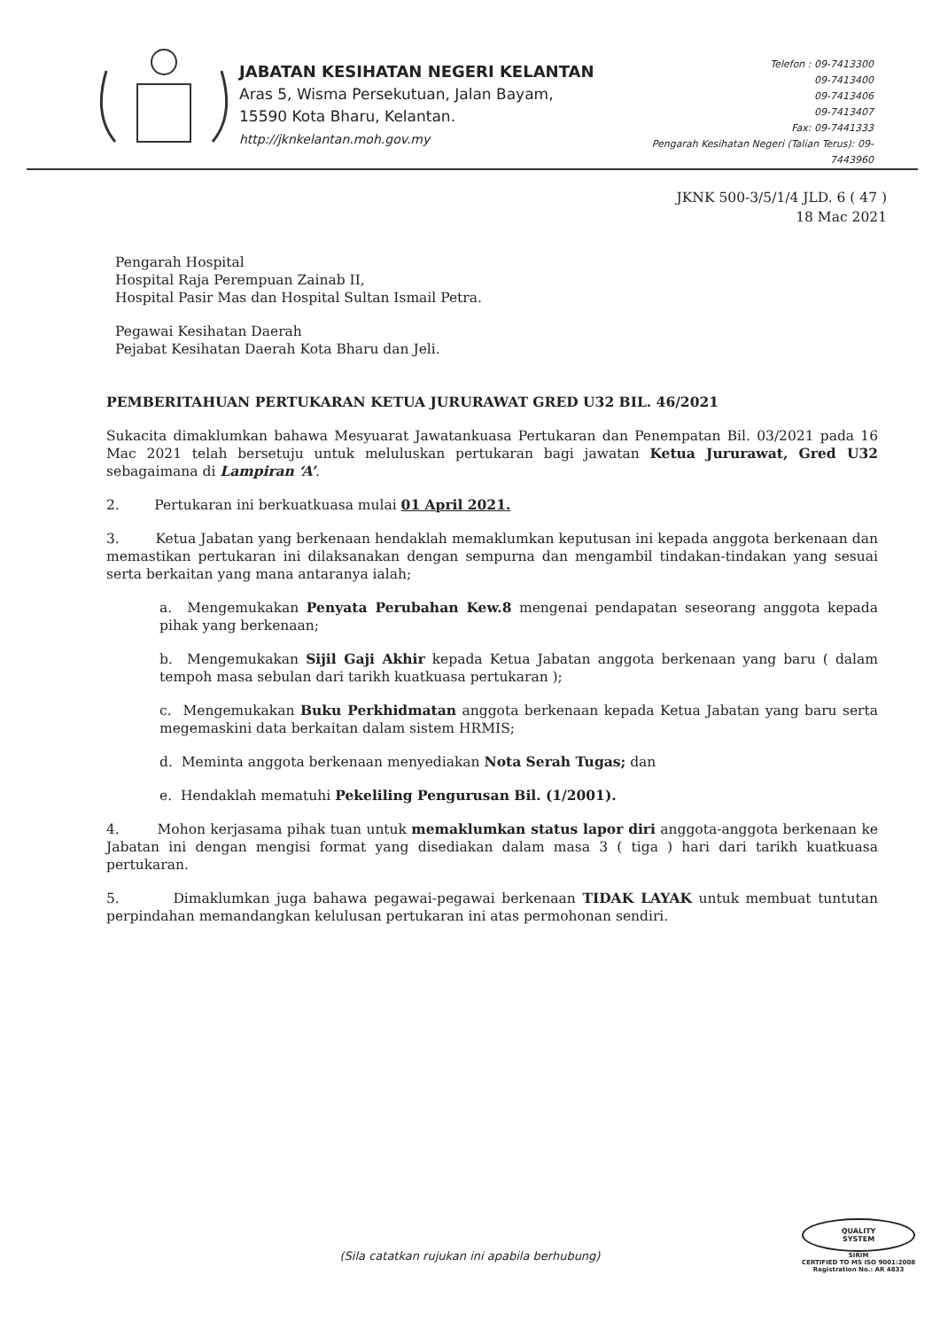JABATAN KESIHATAN NEGERI KELANTAN
Aras 5, Wisma Persekutuan, Jalan Bayam,
15590 Kota Bharu, Kelantan.
http://jknkelantan.moh.gov.my
Telefon : 09-7413300
09-7413400
09-7413406
09-7413407
Fax: 09-7441333
Pengarah Kesihatan Negeri (Talian Terus): 09-7443960
JKNK 500-3/5/1/4 JLD. 6 ( 47 )
18 Mac 2021
Pengarah Hospital
Hospital Raja Perempuan Zainab II,
Hospital Pasir Mas dan Hospital Sultan Ismail Petra.
Pegawai Kesihatan Daerah
Pejabat Kesihatan Daerah Kota Bharu dan Jeli.
PEMBERITAHUAN PERTUKARAN KETUA JURURAWAT GRED U32 BIL. 46/2021
Sukacita dimaklumkan bahawa Mesyuarat Jawatankuasa Pertukaran dan Penempatan Bil. 03/2021 pada 16 Mac 2021 telah bersetuju untuk meluluskan pertukaran bagi jawatan Ketua Jururawat, Gred U32 sebagaimana di Lampiran ‘A’.
2. Pertukaran ini berkuatkuasa mulai 01 April 2021.
3. Ketua Jabatan yang berkenaan hendaklah memaklumkan keputusan ini kepada anggota berkenaan dan memastikan pertukaran ini dilaksanakan dengan sempurna dan mengambil tindakan-tindakan yang sesuai serta berkaitan yang mana antaranya ialah;
a. Mengemukakan Penyata Perubahan Kew.8 mengenai pendapatan seseorang anggota kepada pihak yang berkenaan;
b. Mengemukakan Sijil Gaji Akhir kepada Ketua Jabatan anggota berkenaan yang baru ( dalam tempoh masa sebulan dari tarikh kuatkuasa pertukaran );
c. Mengemukakan Buku Perkhidmatan anggota berkenaan kepada Ketua Jabatan yang baru serta megemaskini data berkaitan dalam sistem HRMIS;
d. Meminta anggota berkenaan menyediakan Nota Serah Tugas; dan
e. Hendaklah mematuhi Pekeliling Pengurusan Bil. (1/2001).
4. Mohon kerjasama pihak tuan untuk memaklumkan status lapor diri anggota-anggota berkenaan ke Jabatan ini dengan mengisi format yang disediakan dalam masa 3 ( tiga ) hari dari tarikh kuatkuasa pertukaran.
5. Dimaklumkan juga bahawa pegawai-pegawai berkenaan TIDAK LAYAK untuk membuat tuntutan perpindahan memandangkan kelulusan pertukaran ini atas permohonan sendiri.
QUALITY
SYSTEM
SIRIM
CERTIFIED TO MS ISO 9001:2008
Registration No.: AR 4833
(Sila catatkan rujukan ini apabila berhubung)